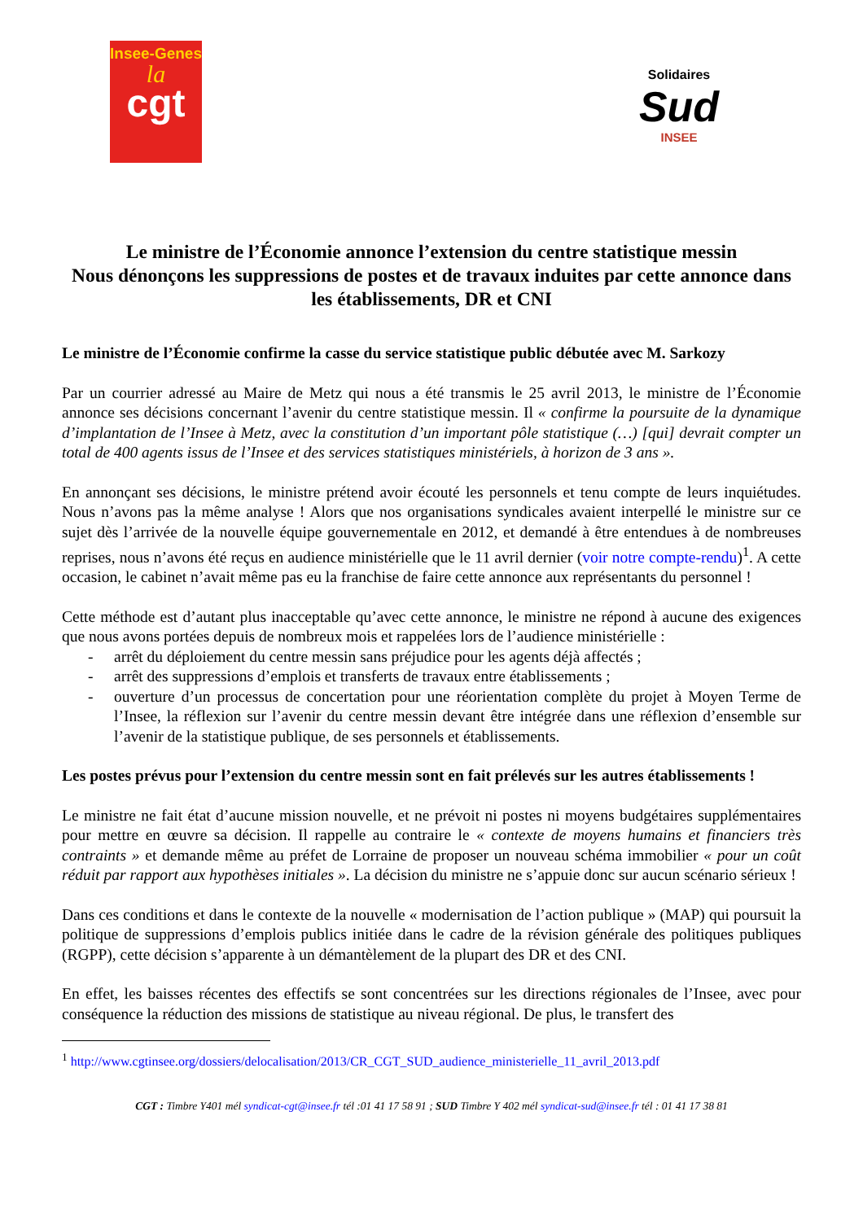Insee-Genes
la
cgt
Solidaires
Sud
INSEE
Le ministre de l’Économie annonce l’extension du centre statistique messin
Nous dénonçons les suppressions de postes et de travaux induites par cette annonce dans les établissements, DR et CNI
Le ministre de l’Économie confirme la casse du service statistique public débutée avec M. Sarkozy
Par un courrier adressé au Maire de Metz qui nous a été transmis le 25 avril 2013, le ministre de l’Économie annonce ses décisions concernant l’avenir du centre statistique messin. Il « confirme la poursuite de la dynamique d’implantation de l’Insee à Metz, avec la constitution d’un important pôle statistique (…) [qui] devrait compter un total de 400 agents issus de l’Insee et des services statistiques ministériels, à horizon de 3 ans ».
En annonçant ses décisions, le ministre prétend avoir écouté les personnels et tenu compte de leurs inquiétudes. Nous n’avons pas la même analyse ! Alors que nos organisations syndicales avaient interpellé le ministre sur ce sujet dès l’arrivée de la nouvelle équipe gouvernementale en 2012, et demandé à être entendues à de nombreuses reprises, nous n’avons été reçus en audience ministérielle que le 11 avril dernier (voir notre compte-rendu)<sup>1</sup>. A cette occasion, le cabinet n’avait même pas eu la franchise de faire cette annonce aux représentants du personnel !
Cette méthode est d’autant plus inacceptable qu’avec cette annonce, le ministre ne répond à aucune des exigences que nous avons portées depuis de nombreux mois et rappelées lors de l’audience ministérielle :
- arrêt du déploiement du centre messin sans préjudice pour les agents déjà affectés ;
- arrêt des suppressions d’emplois et transferts de travaux entre établissements ;
- ouverture d’un processus de concertation pour une réorientation complète du projet à Moyen Terme de l’Insee, la réflexion sur l’avenir du centre messin devant être intégrée dans une réflexion d’ensemble sur l’avenir de la statistique publique, de ses personnels et établissements.
Les postes prévus pour l’extension du centre messin sont en fait prélevés sur les autres établissements !
Le ministre ne fait état d’aucune mission nouvelle, et ne prévoit ni postes ni moyens budgétaires supplémentaires pour mettre en œuvre sa décision. Il rappelle au contraire le « contexte de moyens humains et financiers très contraints » et demande même au préfet de Lorraine de proposer un nouveau schéma immobilier « pour un coût réduit par rapport aux hypothèses initiales ». La décision du ministre ne s’appuie donc sur aucun scénario sérieux !
Dans ces conditions et dans le contexte de la nouvelle « modernisation de l’action publique » (MAP) qui poursuit la politique de suppressions d’emplois publics initiée dans le cadre de la révision générale des politiques publiques (RGPP), cette décision s’apparente à un démantèlement de la plupart des DR et des CNI.
En effet, les baisses récentes des effectifs se sont concentrées sur les directions régionales de l’Insee, avec pour conséquence la réduction des missions de statistique au niveau régional. De plus, le transfert des
<sup>1</sup> http://www.cgtinsee.org/dossiers/delocalisation/2013/CR_CGT_SUD_audience_ministerielle_11_avril_2013.pdf
CGT : Timbre Y401 mél syndicat-cgt@insee.fr tél :01 41 17 58 91 ; SUD Timbre Y 402 mél syndicat-sud@insee.fr tél : 01 41 17 38 81